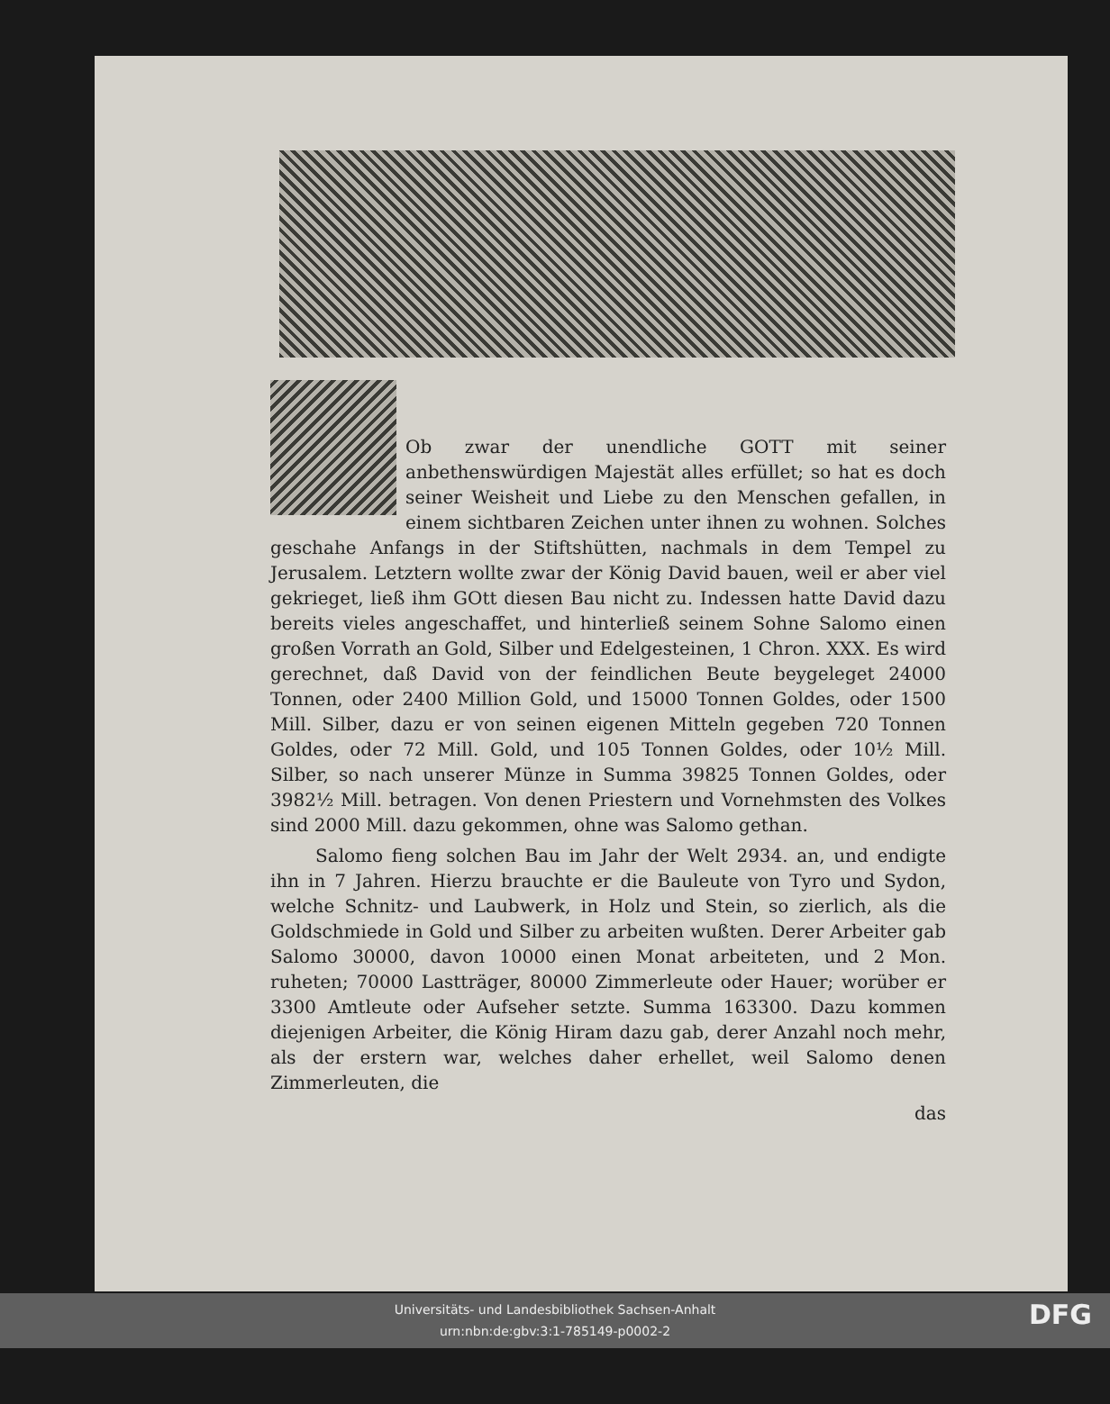Ob zwar der unendliche GOTT mit seiner anbethenswürdigen Majestät alles erfüllet; so hat es doch seiner Weisheit und Liebe zu den Menschen gefallen, in einem sichtbaren Zeichen unter ihnen zu wohnen. Solches geschahe Anfangs in der Stiftshütten, nachmals in dem Tempel zu Jerusalem. Letztern wollte zwar der König David bauen, weil er aber viel gekrieget, ließ ihm GOtt diesen Bau nicht zu. Indessen hatte David dazu bereits vieles angeschaffet, und hinterließ seinem Sohne Salomo einen großen Vorrath an Gold, Silber und Edelgesteinen, 1 Chron. XXX. Es wird gerechnet, daß David von der feindlichen Beute beygeleget 24000 Tonnen, oder 2400 Million Gold, und 15000 Tonnen Goldes, oder 1500 Mill. Silber, dazu er von seinen eigenen Mitteln gegeben 720 Tonnen Goldes, oder 72 Mill. Gold, und 105 Tonnen Goldes, oder 10½ Mill. Silber, so nach unserer Münze in Summa 39825 Tonnen Goldes, oder 3982½ Mill. betragen. Von denen Priestern und Vornehmsten des Volkes sind 2000 Mill. dazu gekommen, ohne was Salomo gethan.
Salomo fieng solchen Bau im Jahr der Welt 2934. an, und endigte ihn in 7 Jahren. Hierzu brauchte er die Bauleute von Tyro und Sydon, welche Schnitz- und Laubwerk, in Holz und Stein, so zierlich, als die Goldschmiede in Gold und Silber zu arbeiten wußten. Derer Arbeiter gab Salomo 30000, davon 10000 einen Monat arbeiteten, und 2 Mon. ruheten; 70000 Lastträger, 80000 Zimmerleute oder Hauer; worüber er 3300 Amtleute oder Aufseher setzte. Summa 163300. Dazu kommen diejenigen Arbeiter, die König Hiram dazu gab, derer Anzahl noch mehr, als der erstern war, welches daher erhellet, weil Salomo denen Zimmerleuten, die
das
Universitäts- und Landesbibliothek Sachsen-Anhalt
urn:nbn:de:gbv:3:1-785149-p0002-2
DFG